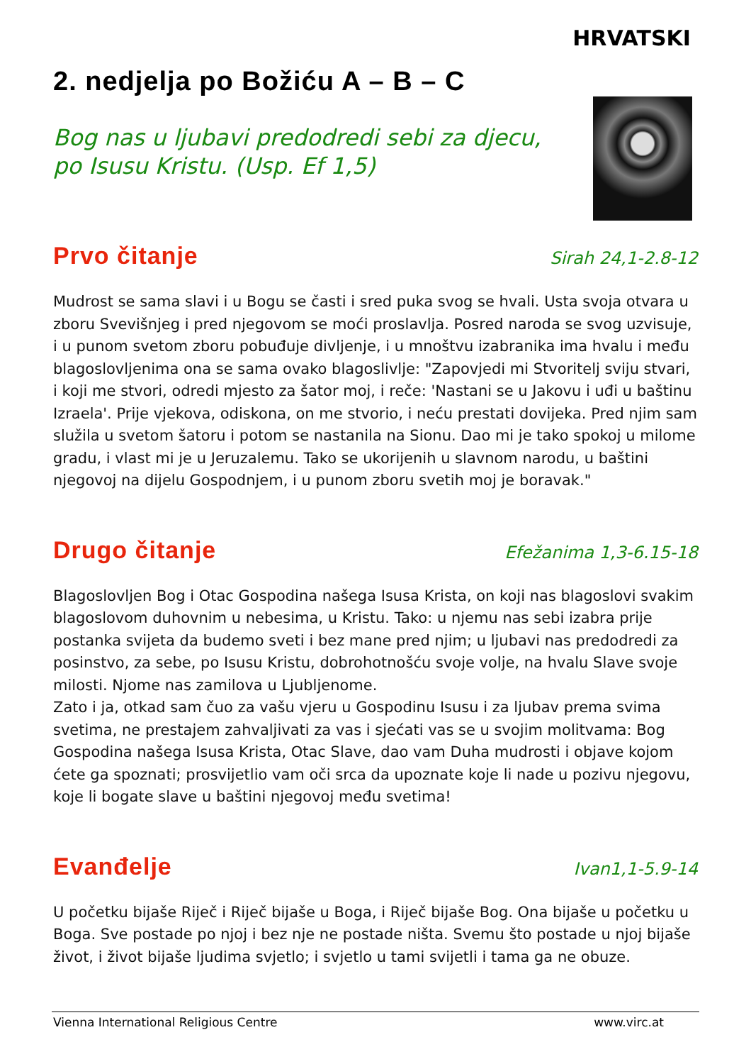HRVATSKI
2. nedjelja po Božiću A – B – C
Bog nas u ljubavi predodredi sebi za djecu,
po Isusu Kristu. (Usp. Ef 1,5)
Prvo čitanje
Sirah 24,1-2.8-12
Mudrost se sama slavi i u Bogu se časti i sred puka svog se hvali. Usta svoja otvara u zboru Svevišnjeg i pred njegovom se moći proslavlja. Posred naroda se svog uzvisuje, i u punom svetom zboru pobuđuje divljenje, i u mnoštvu izabranika ima hvalu i među blagoslovljenima ona se sama ovako blagoslivlje: "Zapovjedi mi Stvoritelj sviju stvari, i koji me stvori, odredi mjesto za šator moj, i reče: 'Nastani se u Jakovu i uđi u baštinu Izraela'. Prije vjekova, odiskona, on me stvorio, i neću prestati dovijeka. Pred njim sam služila u svetom šatoru i potom se nastanila na Sionu. Dao mi je tako spokoj u milome gradu, i vlast mi je u Jeruzalemu. Tako se ukorijenih u slavnom narodu, u baštini njegovoj na dijelu Gospodnjem, i u punom zboru svetih moj je boravak."
Drugo čitanje
Efežanima 1,3-6.15-18
Blagoslovljen Bog i Otac Gospodina našega Isusa Krista, on koji nas blagoslovi svakim blagoslovom duhovnim u nebesima, u Kristu. Tako: u njemu nas sebi izabra prije postanka svijeta da budemo sveti i bez mane pred njim; u ljubavi nas predodredi za posinstvo, za sebe, po Isusu Kristu, dobrohotnošću svoje volje, na hvalu Slave svoje milosti. Njome nas zamilova u Ljubljenome.
Zato i ja, otkad sam čuo za vašu vjeru u Gospodinu Isusu i za ljubav prema svima svetima, ne prestajem zahvaljivati za vas i sjećati vas se u svojim molitvama: Bog Gospodina našega Isusa Krista, Otac Slave, dao vam Duha mudrosti i objave kojom ćete ga spoznati; prosvijetlio vam oči srca da upoznate koje li nade u pozivu njegovu, koje li bogate slave u baštini njegovoj među svetima!
Evanđelje
Ivan1,1-5.9-14
U početku bijaše Riječ i Riječ bijaše u Boga, i Riječ bijaše Bog. Ona bijaše u početku u Boga. Sve postade po njoj i bez nje ne postade ništa. Svemu što postade u njoj bijaše život, i život bijaše ljudima svjetlo; i svjetlo u tami svijetli i tama ga ne obuze.
Vienna International Religious Centre www.virc.at